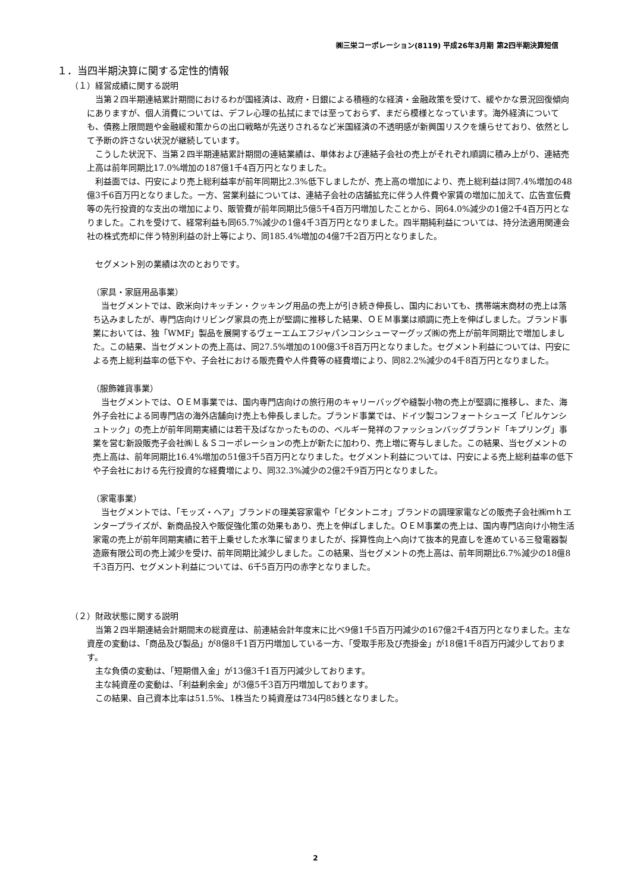㈱三栄コーポレーション(8119) 平成26年3月期 第2四半期決算短信
１．当四半期決算に関する定性的情報
（１）経営成績に関する説明
当第２四半期連結累計期間におけるわが国経済は、政府・日銀による積極的な経済・金融政策を受けて、緩やかな景況回復傾向にありますが、個人消費については、デフレ心理の払拭にまでは至っておらず、まだら模様となっています。海外経済についても、債務上限問題や金融緩和策からの出口戦略が先送りされるなど米国経済の不透明感が新興国リスクを燻らせており、依然として予断の許さない状況が継続しています。
こうした状況下、当第２四半期連結累計期間の連結業績は、単体および連結子会社の売上がそれぞれ順調に積み上がり、連結売上高は前年同期比17.0%増加の187億1千4百万円となりました。
利益面では、円安により売上総利益率が前年同期比2.3%低下しましたが、売上高の増加により、売上総利益は同7.4%増加の48億3千6百万円となりました。一方、営業利益については、連結子会社の店舗拡充に伴う人件費や家賃の増加に加えて、広告宣伝費等の先行投資的な支出の増加により、販管費が前年同期比5億5千4百万円増加したことから、同64.0%減少の1億2千4百万円となりました。これを受けて、経常利益も同65.7%減少の1億4千3百万円となりました。四半期純利益については、持分法適用関連会社の株式売却に伴う特別利益の計上等により、同185.4%増加の4億7千2百万円となりました。
セグメント別の業績は次のとおりです。
（家具・家庭用品事業）
当セグメントでは、欧米向けキッチン・クッキング用品の売上が引き続き伸長し、国内においても、携帯端末商材の売上は落ち込みましたが、専門店向けリビング家具の売上が堅調に推移した結果、ＯＥＭ事業は順調に売上を伸ばしました。ブランド事業においては、独「WMF」製品を展開するヴェーエムエフジャパンコンシューマーグッズ㈱の売上が前年同期比で増加しました。この結果、当セグメントの売上高は、同27.5%増加の100億3千8百万円となりました。セグメント利益については、円安による売上総利益率の低下や、子会社における販売費や人件費等の経費増により、同82.2%減少の4千8百万円となりました。
（服飾雑貨事業）
当セグメントでは、ＯＥＭ事業では、国内専門店向けの旅行用のキャリーバッグや縫製小物の売上が堅調に推移し、また、海外子会社による同専門店の海外店舗向け売上も伸長しました。ブランド事業では、ドイツ製コンフォートシューズ「ビルケンシュトック」の売上が前年同期実績には若干及ばなかったものの、ベルギー発祥のファッションバッグブランド「キプリング」事業を営む新設販売子会社㈱Ｌ＆Ｓコーポレーションの売上が新たに加わり、売上増に寄与しました。この結果、当セグメントの売上高は、前年同期比16.4%増加の51億3千5百万円となりました。セグメント利益については、円安による売上総利益率の低下や子会社における先行投資的な経費増により、同32.3%減少の2億2千9百万円となりました。
（家電事業）
当セグメントでは、「モッズ・ヘア」ブランドの理美容家電や「ビタントニオ」ブランドの調理家電などの販売子会社㈱ｍｈエンタープライズが、新商品投入や販促強化策の効果もあり、売上を伸ばしました。ＯＥＭ事業の売上は、国内専門店向け小物生活家電の売上が前年同期実績に若干上乗せした水準に留まりましたが、採算性向上へ向けて抜本的見直しを進めている三發電器製造廠有限公司の売上減少を受け、前年同期比減少しました。この結果、当セグメントの売上高は、前年同期比6.7%減少の18億8千3百万円、セグメント利益については、6千5百万円の赤字となりました。
（２）財政状態に関する説明
当第２四半期連結会計期間末の総資産は、前連結会計年度末に比べ9億1千5百万円減少の167億2千4百万円となりました。主な資産の変動は、「商品及び製品」が8億8千1百万円増加している一方、「受取手形及び売掛金」が18億1千8百万円減少しております。
主な負債の変動は、「短期借入金」が13億3千1百万円減少しております。
主な純資産の変動は、「利益剰余金」が3億5千3百万円増加しております。
この結果、自己資本比率は51.5%、1株当たり純資産は734円85銭となりました。
2